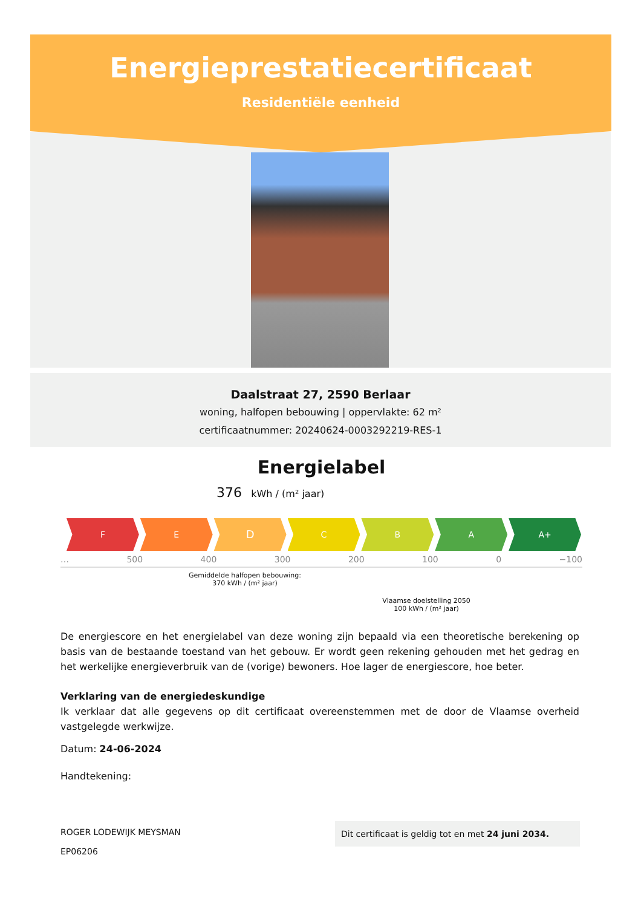Energieprestatiecertificaat
Residentiële eenheid
Daalstraat 27, 2590 Berlaar
woning, halfopen bebouwing | oppervlakte: 62 m²
certificaatnummer: 20240624-0003292219-RES-1
Energielabel
376 kWh / (m² jaar)
F E
D
C B A A+
… 500 400 300 200 100 0 −100
Gemiddelde halfopen bebouwing:
370 kWh / (m² jaar)
Vlaamse doelstelling 2050
100 kWh / (m² jaar)
De energiescore en het energielabel van deze woning zijn bepaald via een theoretische berekening op basis van de bestaande toestand van het gebouw. Er wordt geen rekening gehouden met het gedrag en het werkelijke energieverbruik van de (vorige) bewoners. Hoe lager de energiescore, hoe beter.
Verklaring van de energiedeskundige
Ik verklaar dat alle gegevens op dit certificaat overeenstemmen met de door de Vlaamse overheid vastgelegde werkwijze.
Datum: 24-06-2024
Handtekening:
ROGER LODEWIJK MEYSMAN
EP06206
Dit certificaat is geldig tot en met 24 juni 2034.